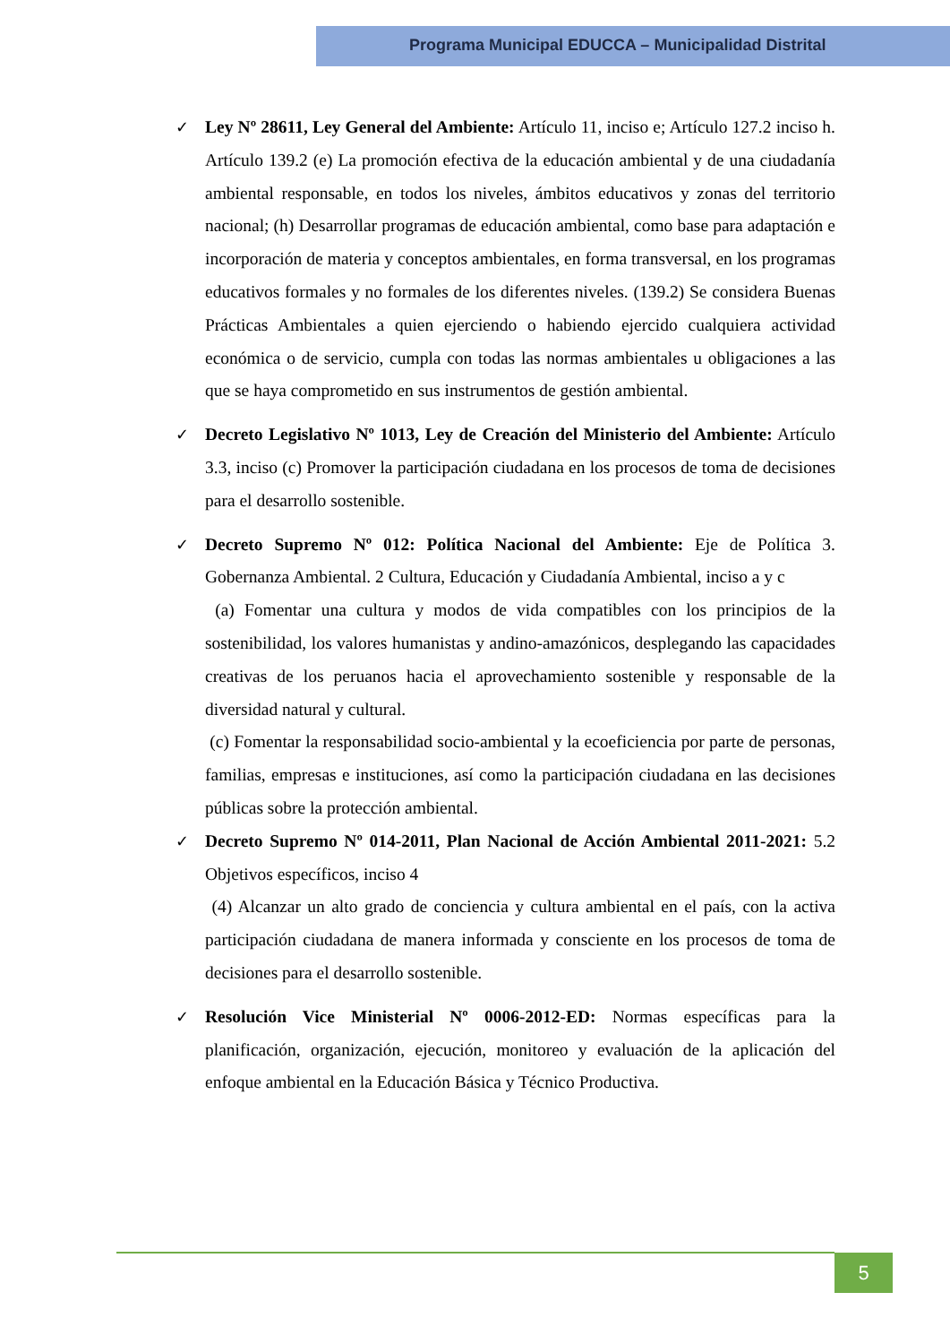Programa Municipal EDUCCA – Municipalidad Distrital
✓ Ley Nº 28611, Ley General del Ambiente: Artículo 11, inciso e; Artículo 127.2 inciso h. Artículo 139.2 (e) La promoción efectiva de la educación ambiental y de una ciudadanía ambiental responsable, en todos los niveles, ámbitos educativos y zonas del territorio nacional; (h) Desarrollar programas de educación ambiental, como base para adaptación e incorporación de materia y conceptos ambientales, en forma transversal, en los programas educativos formales y no formales de los diferentes niveles. (139.2) Se considera Buenas Prácticas Ambientales a quien ejerciendo o habiendo ejercido cualquiera actividad económica o de servicio, cumpla con todas las normas ambientales u obligaciones a las que se haya comprometido en sus instrumentos de gestión ambiental.
✓ Decreto Legislativo Nº 1013, Ley de Creación del Ministerio del Ambiente: Artículo 3.3, inciso (c) Promover la participación ciudadana en los procesos de toma de decisiones para el desarrollo sostenible.
✓ Decreto Supremo Nº 012: Política Nacional del Ambiente: Eje de Política 3. Gobernanza Ambiental. 2 Cultura, Educación y Ciudadanía Ambiental, inciso a y c
(a) Fomentar una cultura y modos de vida compatibles con los principios de la sostenibilidad, los valores humanistas y andino-amazónicos, desplegando las capacidades creativas de los peruanos hacia el aprovechamiento sostenible y responsable de la diversidad natural y cultural.
(c) Fomentar la responsabilidad socio-ambiental y la ecoeficiencia por parte de personas, familias, empresas e instituciones, así como la participación ciudadana en las decisiones públicas sobre la protección ambiental.
✓ Decreto Supremo Nº 014-2011, Plan Nacional de Acción Ambiental 2011-2021: 5.2 Objetivos específicos, inciso 4
(4) Alcanzar un alto grado de conciencia y cultura ambiental en el país, con la activa participación ciudadana de manera informada y consciente en los procesos de toma de decisiones para el desarrollo sostenible.
✓ Resolución Vice Ministerial Nº 0006-2012-ED: Normas específicas para la planificación, organización, ejecución, monitoreo y evaluación de la aplicación del enfoque ambiental en la Educación Básica y Técnico Productiva.
5